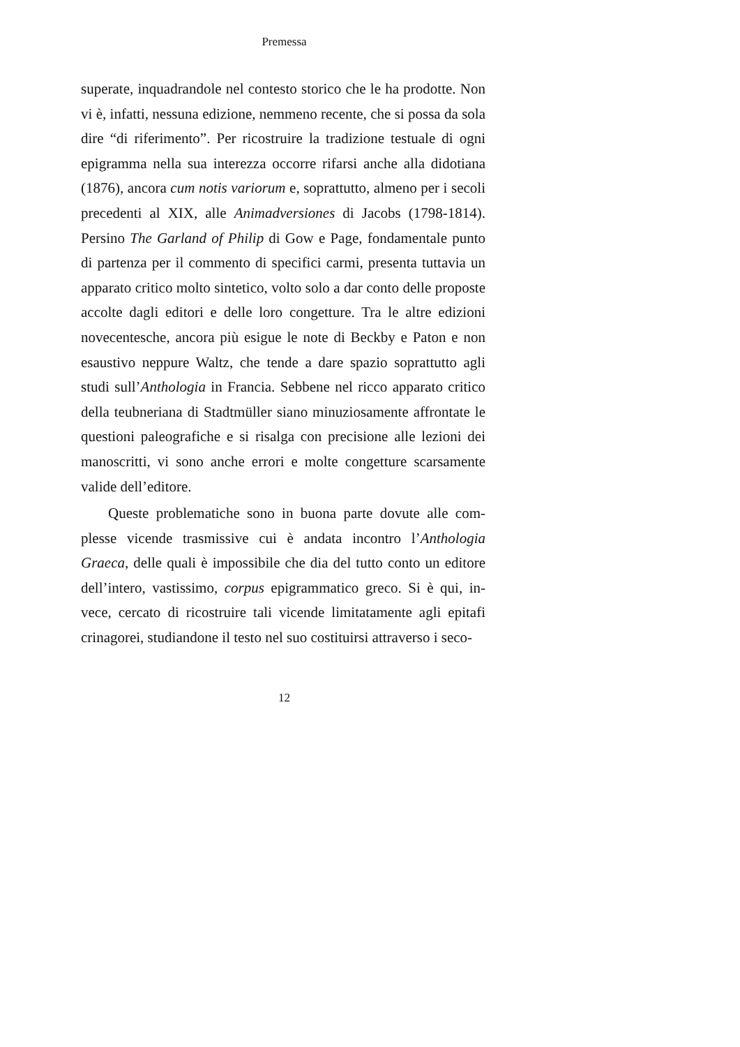Premessa
superate, inquadrandole nel contesto storico che le ha prodotte. Non vi è, infatti, nessuna edizione, nemmeno recente, che si possa da sola dire “di riferimento”. Per ricostruire la tradizione testuale di ogni epigramma nella sua interezza occorre rifarsi anche alla didotiana (1876), ancora cum notis variorum e, soprattutto, almeno per i secoli precedenti al XIX, alle Animadversiones di Jacobs (1798-1814). Persino The Garland of Philip di Gow e Page, fon­damentale punto di partenza per il commento di specifici carmi, presenta tuttavia un apparato critico molto sintetico, volto solo a dar conto delle proposte accolte dagli editori e delle loro congettu­re. Tra le altre edizioni novecentesche, ancora più esigue le note di Beckby e Paton e non esaustivo neppure Waltz, che tende a dare spazio soprattutto agli studi sull’Anthologia in Francia. Sebbene nel ricco apparato critico della teubneriana di Stadtmüller siano minuziosamente affrontate le questioni paleografiche e si risalga con precisione alle lezioni dei manoscritti, vi sono anche errori e molte congetture scarsamente valide dell’editore.
Queste problematiche sono in buona parte dovute alle com­plesse vicende trasmissive cui è andata incontro l’Anthologia Graeca, delle quali è impossibile che dia del tutto conto un editore dell’intero, vastissimo, corpus epigrammatico greco. Si è qui, in­vece, cercato di ricostruire tali vicende limitatamente agli epitafi crinagorei, studiandone il testo nel suo costituirsi attraverso i seco-
12